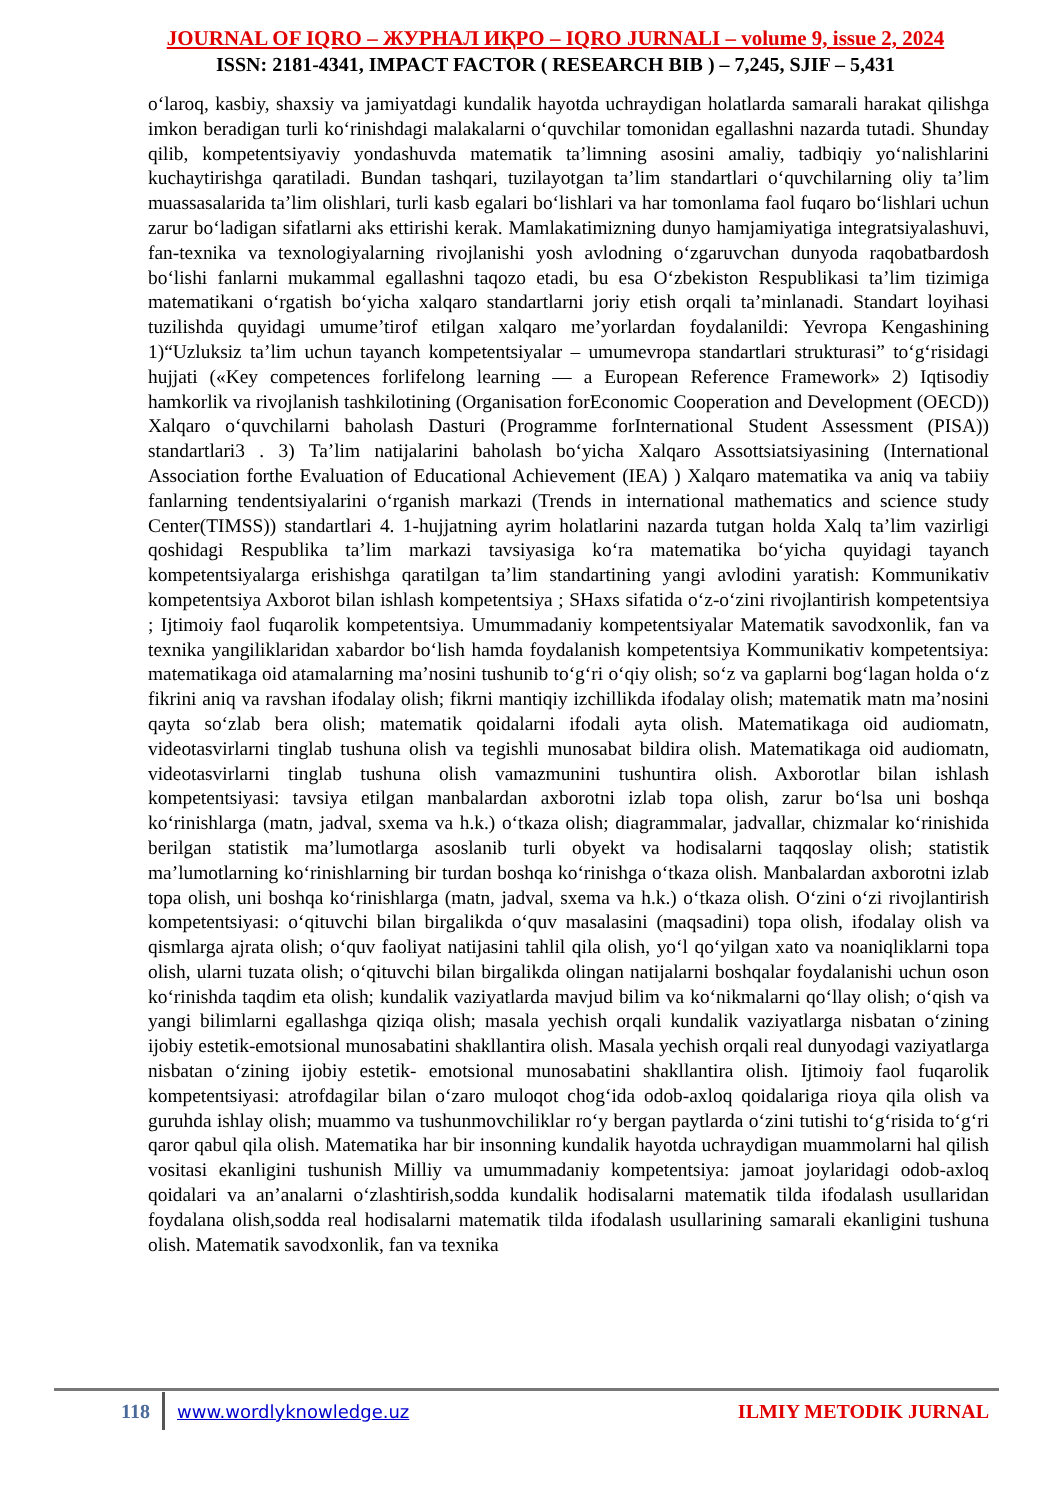JOURNAL OF IQRO – ЖУРНАЛ ИҚРО – IQRO JURNALI – volume 9, issue 2, 2024
ISSN: 2181-4341, IMPACT FACTOR ( RESEARCH BIB ) – 7,245, SJIF – 5,431
o‘laroq, kasbiy, shaxsiy va jamiyatdagi kundalik hayotda uchraydigan holatlarda samarali harakat qilishga imkon beradigan turli ko‘rinishdagi malakalarni o‘quvchilar tomonidan egallashni nazarda tutadi. Shunday qilib, kompetentsiyaviy yondashuvda matematik ta’limning asosini amaliy, tadbiqiy yo‘nalishlarini kuchaytirishga qaratiladi. Bundan tashqari, tuzilayotgan ta’lim standartlari o‘quvchilarning oliy ta’lim muassasalarida ta’lim olishlari, turli kasb egalari bo‘lishlari va har tomonlama faol fuqaro bo‘lishlari uchun zarur bo‘ladigan sifatlarni aks ettirishi kerak. Mamlakatimizning dunyo hamjamiyatiga integratsiyalashuvi, fan-texnika va texnologiyalarning rivojlanishi yosh avlodning o‘zgaruvchan dunyoda raqobatbardosh bo‘lishi fanlarni mukammal egallashni taqozo etadi, bu esa O‘zbekiston Respublikasi ta’lim tizimiga matematikani o‘rgatish bo‘yicha xalqaro standartlarni joriy etish orqali ta’minlanadi. Standart loyihasi tuzilishda quyidagi umume’tirof etilgan xalqaro me’yorlardan foydalanildi: Yevropa Kengashining 1)“Uzluksiz ta’lim uchun tayanch kompetentsiyalar – umumevropa standartlari strukturasi” to‘g‘risidagi hujjati («Key competences forlifelong learning — a European Reference Framework» 2) Iqtisodiy hamkorlik va rivojlanish tashkilotining (Organisation forEconomic Cooperation and Development (OECD)) Xalqaro o‘quvchilarni baholash Dasturi (Programme forInternational Student Assessment (PISA)) standartlari3 . 3) Ta’lim natijalarini baholash bo‘yicha Xalqaro Assottsiatsiyasining (International Association forthe Evaluation of Educational Achievement (IEA) ) Xalqaro matematika va aniq va tabiiy fanlarning tendentsiyalarini o‘rganish markazi (Trends in international mathematics and science study Center(TIMSS)) standartlari 4. 1-hujjatning ayrim holatlarini nazarda tutgan holda Xalq ta’lim vazirligi qoshidagi Respublika ta’lim markazi tavsiyasiga ko‘ra matematika bo‘yicha quyidagi tayanch kompetentsiyalarga erishishga qaratilgan ta’lim standartining yangi avlodini yaratish: Kommunikativ kompetentsiya Axborot bilan ishlash kompetentsiya ; SHaxs sifatida o‘z-o‘zini rivojlantirish kompetentsiya ; Ijtimoiy faol fuqarolik kompetentsiya. Umummadaniy kompetentsiyalar Matematik savodxonlik, fan va texnika yangiliklaridan xabardor bo‘lish hamda foydalanish kompetentsiya Kommunikativ kompetentsiya: matematikaga oid atamalarning ma’nosini tushunib to‘g‘ri o‘qiy olish; so‘z va gaplarni bog‘lagan holda o‘z fikrini aniq va ravshan ifodalay olish; fikrni mantiqiy izchillikda ifodalay olish; matematik matn ma’nosini qayta so‘zlab bera olish; matematik qoidalarni ifodali ayta olish. Matematikaga oid audiomatn, videotasvirlarni tinglab tushuna olish va tegishli munosabat bildira olish. Matematikaga oid audiomatn, videotasvirlarni tinglab tushuna olish vamazmunini tushuntira olish. Axborotlar bilan ishlash kompetentsiyasi: tavsiya etilgan manbalardan axborotni izlab topa olish, zarur bo‘lsa uni boshqa ko‘rinishlarga (matn, jadval, sxema va h.k.) o‘tkaza olish; diagrammalar, jadvallar, chizmalar ko‘rinishida berilgan statistik ma’lumotlarga asoslanib turli obyekt va hodisalarni taqqoslay olish; statistik ma’lumotlarning ko‘rinishlarning bir turdan boshqa ko‘rinishga o‘tkaza olish. Manbalardan axborotni izlab topa olish, uni boshqa ko‘rinishlarga (matn, jadval, sxema va h.k.) o‘tkaza olish. O‘zini o‘zi rivojlantirish kompetentsiyasi: o‘qituvchi bilan birgalikda o‘quv masalasini (maqsadini) topa olish, ifodalay olish va qismlarga ajrata olish; o‘quv faoliyat natijasini tahlil qila olish, yo‘l qo‘yilgan xato va noaniqliklarni topa olish, ularni tuzata olish; o‘qituvchi bilan birgalikda olingan natijalarni boshqalar foydalanishi uchun oson ko‘rinishda taqdim eta olish; kundalik vaziyatlarda mavjud bilim va ko‘nikmalarni qo‘llay olish; o‘qish va yangi bilimlarni egallashga qiziqa olish; masala yechish orqali kundalik vaziyatlarga nisbatan o‘zining ijobiy estetik-emotsional munosabatini shakllantira olish. Masala yechish orqali real dunyodagi vaziyatlarga nisbatan o‘zining ijobiy estetik- emotsional munosabatini shakllantira olish. Ijtimoiy faol fuqarolik kompetentsiyasi: atrofdagilar bilan o‘zaro muloqot chog‘ida odob-axloq qoidalariga rioya qila olish va guruhda ishlay olish; muammo va tushunmovchiliklar ro‘y bergan paytlarda o‘zini tutishi to‘g‘risida to‘g‘ri qaror qabul qila olish. Matematika har bir insonning kundalik hayotda uchraydigan muammolarni hal qilish vositasi ekanligini tushunish Milliy va umummadaniy kompetentsiya: jamoat joylaridagi odob-axloq qoidalari va an’analarni o‘zlashtirish,sodda kundalik hodisalarni matematik tilda ifodalash usullaridan foydalana olish,sodda real hodisalarni matematik tilda ifodalash usullarining samarali ekanligini tushuna olish. Matematik savodxonlik, fan va texnika
118
www.wordlyknowledge.uz ILMIY METODIK JURNAL